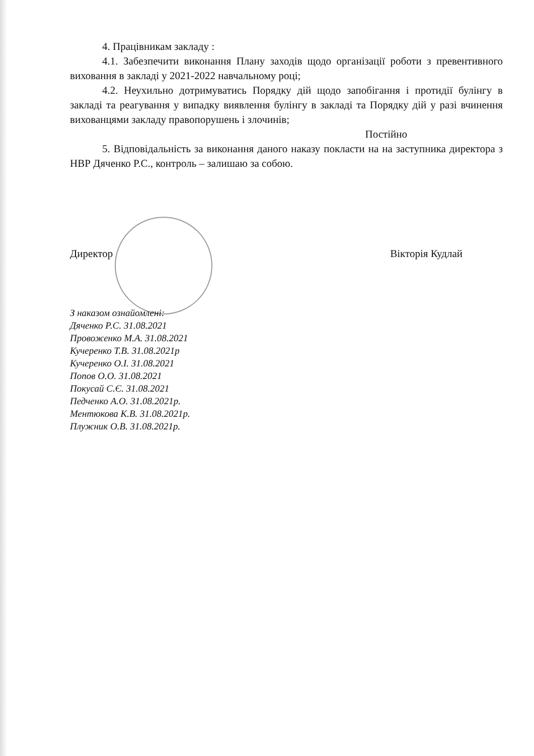4. Працівникам закладу :
4.1. Забезпечити виконання Плану заходів щодо організації роботи з превентивного виховання в закладі у 2021-2022 навчальному році;
4.2. Неухильно дотримуватись Порядку дій щодо запобігання і протидії булінгу в закладі та реагування у випадку виявлення булінгу в закладі та Порядку дій у разі вчинення вихованцями закладу правопорушень і злочинів;
Постійно
5. Відповідальність за виконання даного наказу покласти на на заступника директора з НВР Дяченко Р.С., контроль – залишаю за собою.
Директор Вікторія Кудлай
З наказом ознайомлені:
Дяченко Р.С. 31.08.2021
Провоженко М.А. 31.08.2021
Кучеренко Т.В. 31.08.2021р
Кучеренко О.І. 31.08.2021
Попов О.О. 31.08.2021
Покусай С.Є. 31.08.2021
Педченко А.О. 31.08.2021р.
Ментюкова К.В. 31.08.2021р.
Плужник О.В. 31.08.2021р.